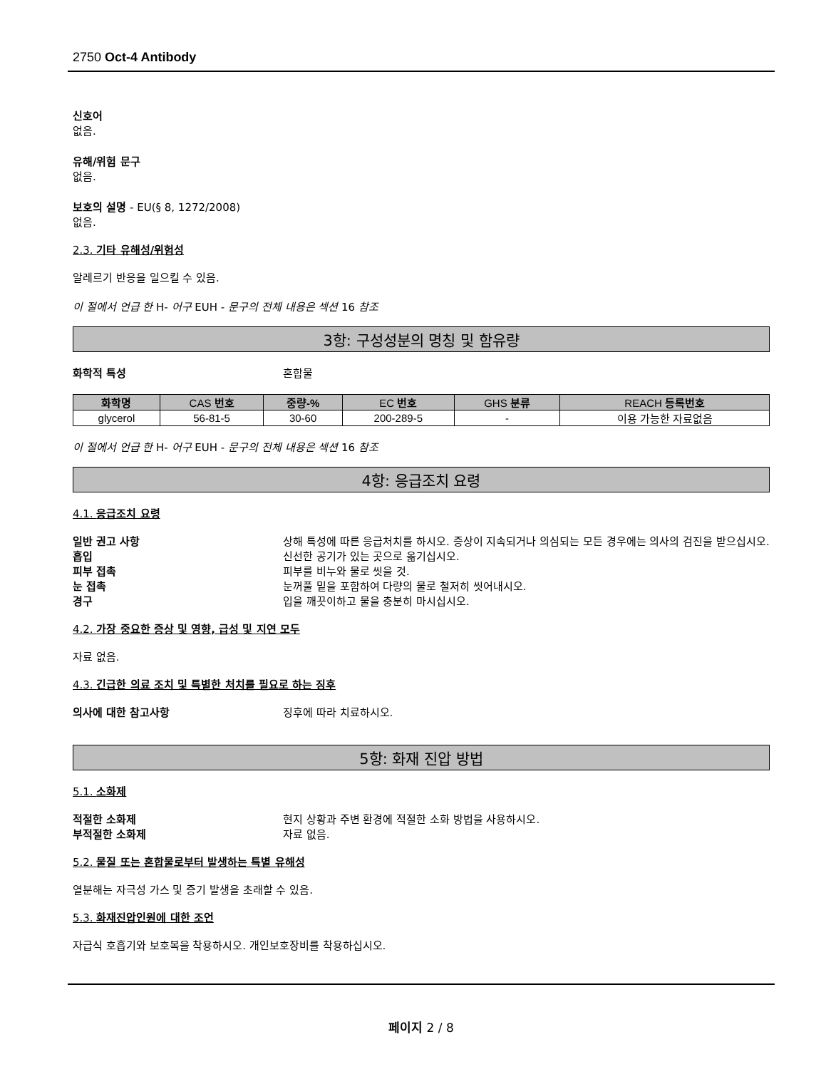2750 Oct-4 Antibody
신호어
없음.
유해/위험 문구
없음.
보호의 설명 - EU(§ 8, 1272/2008)
없음.
2.3. 기타 유해성/위험성
알레르기 반응을 일으킬 수 있음.
이 절에서 언급 한 H- 어구 EUH - 문구의 전체 내용은 섹션 16 참조
3항: 구성성분의 명칭 및 함유량
화학적 특성 혼합물
| 화학명 | CAS 번호 | 중량-% | EC 번호 | GHS 분류 | REACH 등록번호 |
| --- | --- | --- | --- | --- | --- |
| glycerol | 56-81-5 | 30-60 | 200-289-5 | - | 이용 가능한 자료없음 |
이 절에서 언급 한 H- 어구 EUH - 문구의 전체 내용은 섹션 16 참조
4항: 응급조치 요령
4.1. 응급조치 요령
일반 권고 사항 상해 특성에 따른 응급처치를 하시오. 증상이 지속되거나 의심되는 모든 경우에는 의사의 검진을 받으십시오.
흡입 신선한 공기가 있는 곳으로 옮기십시오.
피부 접촉 피부를 비누와 물로 씻을 것.
눈 접촉 눈꺼풀 밑을 포함하여 다량의 물로 철저히 씻어내시오.
경구 입을 깨끗이하고 물을 충분히 마시십시오.
4.2. 가장 중요한 증상 및 영향, 급성 및 지연 모두
자료 없음.
4.3. 긴급한 의료 조치 및 특별한 처치를 필요로 하는 징후
의사에 대한 참고사항 징후에 따라 치료하시오.
5항: 화재 진압 방법
5.1. 소화제
적절한 소화제 현지 상황과 주변 환경에 적절한 소화 방법을 사용하시오.
부적절한 소화제 자료 없음.
5.2. 물질 또는 혼합물로부터 발생하는 특별 유해성
열분해는 자극성 가스 및 증기 발생을 초래할 수 있음.
5.3. 화재진압인원에 대한 조언
자급식 호흡기와 보호복을 착용하시오. 개인보호장비를 착용하십시오.
페이지 2 / 8